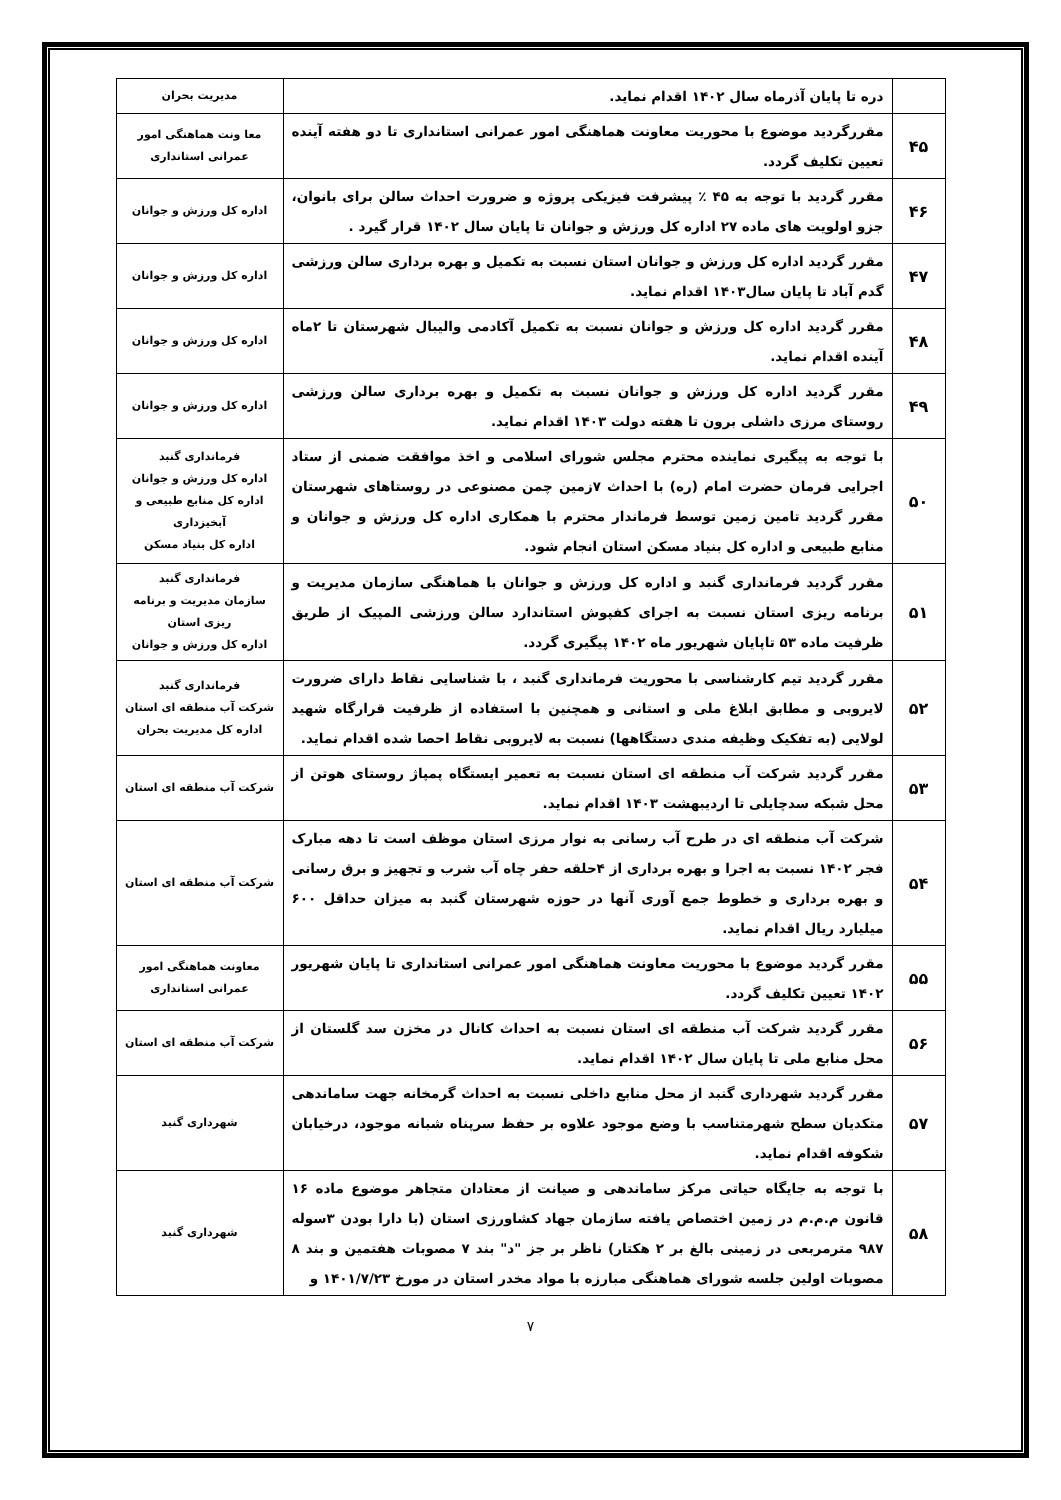| | دره تا پایان آذرماه سال ۱۴۰۲ اقدام نماید. | مدیریت بحران |
| ۴۵ | مقررگردید موضوع با محوریت معاونت هماهنگی امور عمرانی استانداری تا دو هفته آینده تعیین تکلیف گردد. | معا ونت هماهنگی امور عمرانی استانداری |
| ۴۶ | مقرر گردید با توجه به ۴۵ ٪ پیشرفت فیزیکی پروژه و ضرورت احداث سالن برای بانوان، جزو اولویت های ماده ۲۷ اداره کل ورزش و جوانان تا پایان سال ۱۴۰۲ قرار گیرد . | اداره کل ورزش و جوانان |
| ۴۷ | مقرر گردید اداره کل ورزش و جوانان استان نسبت به تکمیل و بهره برداری سالن ورزشی گدم آباد تا پایان سال۱۴۰۳ اقدام نماید. | اداره کل ورزش و جوانان |
| ۴۸ | مقرر گردید اداره کل ورزش و جوانان نسبت به تکمیل آکادمی والیبال شهرستان تا ۲ماه آینده اقدام نماید. | اداره کل ورزش و جوانان |
| ۴۹ | مقرر گردید اداره کل ورزش و جوانان نسبت به تکمیل و بهره برداری سالن ورزشی روستای مرزی داشلی برون تا هفته دولت ۱۴۰۳ اقدام نماید. | اداره کل ورزش و جوانان |
| ۵۰ | با توجه به پیگیری نماینده محترم مجلس شورای اسلامی و اخذ موافقت ضمنی از ستاد اجرایی فرمان حضرت امام (ره) با احداث ۷زمین چمن مصنوعی در روستاهای شهرستان مقرر گردید تامین زمین توسط فرماندار محترم با همکاری اداره کل ورزش و جوانان و منابع طبیعی و اداره کل بنیاد مسکن استان انجام شود. | فرمانداری گنبد اداره کل ورزش و جوانان اداره کل منابع طبیعی و آبخیزداری اداره کل بنیاد مسکن |
| ۵۱ | مقرر گردید فرمانداری گنبد و اداره کل ورزش و جوانان با هماهنگی سازمان مدیریت و برنامه ریزی استان نسبت به اجرای کفپوش استاندارد سالن ورزشی المپیک از طریق ظرفیت ماده ۵۳ تاپایان شهریور ماه ۱۴۰۲ پیگیری گردد. | فرمانداری گنبد سازمان مدیریت و برنامه ریزی استان اداره کل ورزش و جوانان |
| ۵۲ | مقرر گردید تیم کارشناسی با محوریت فرمانداری گنبد ، با شناسایی نقاط دارای ضرورت لایروبی و مطابق ابلاغ ملی و استانی و همچنین با استفاده از ظرفیت قرارگاه شهید لولایی (به تفکیک وظیفه مندی دستگاهها) نسبت به لایروبی نقاط احصا شده اقدام نماید. | فرمانداری گنبد شرکت آب منطقه ای استان اداره کل مدیریت بحران |
| ۵۳ | مقرر گردید شرکت آب منطقه ای استان نسبت به تعمیر ایستگاه پمپاژ روستای هوتن از محل شبکه سدچایلی تا اردیبهشت ۱۴۰۳ اقدام نماید. | شرکت آب منطقه ای استان |
| ۵۴ | شرکت آب منطقه ای در طرح آب رسانی به نوار مرزی استان موظف است تا دهه مبارک فجر ۱۴۰۲ نسبت به اجرا و بهره برداری از ۴حلقه حفر چاه آب شرب و تجهیز و برق رسانی و بهره برداری و خطوط جمع آوری آنها در حوزه شهرستان گنبد به میزان حداقل ۶۰۰ میلیارد ریال اقدام نماید. | شرکت آب منطقه ای استان |
| ۵۵ | مقرر گردید موضوع با محوریت معاونت هماهنگی امور عمرانی استانداری تا پایان شهریور ۱۴۰۲ تعیین تکلیف گردد. | معاونت هماهنگی امور عمرانی استانداری |
| ۵۶ | مقرر گردید شرکت آب منطقه ای استان نسبت به احداث کانال در مخزن سد گلستان از محل منابع ملی تا پایان سال ۱۴۰۲ اقدام نماید. | شرکت آب منطقه ای استان |
| ۵۷ | مقرر گردید شهرداری گنبد از محل منابع داخلی نسبت به احداث گرمخانه جهت ساماندهی متکدیان سطح شهرمتناسب با وضع موجود علاوه بر حفظ سرپناه شبانه موجود، درخیابان شکوفه اقدام نماید. | شهرداری گنبد |
| ۵۸ | با توجه به جایگاه حیاتی مرکز ساماندهی و صیانت از معتادان متجاهر موضوع ماده ۱۶ قانون م.م.م در زمین اختصاص یافته سازمان جهاد کشاورزی استان (با دارا بودن ۳سوله ۹۸۷ مترمربعی در زمینی بالغ بر ۲ هکتار) ناظر بر جز "د" بند ۷ مصوبات هفتمین و بند ۸ مصوبات اولین جلسه شورای هماهنگی مبارزه با مواد مخدر استان در مورخ ۱۴۰۱/۷/۲۳ و | شهرداری گنبد |
۷